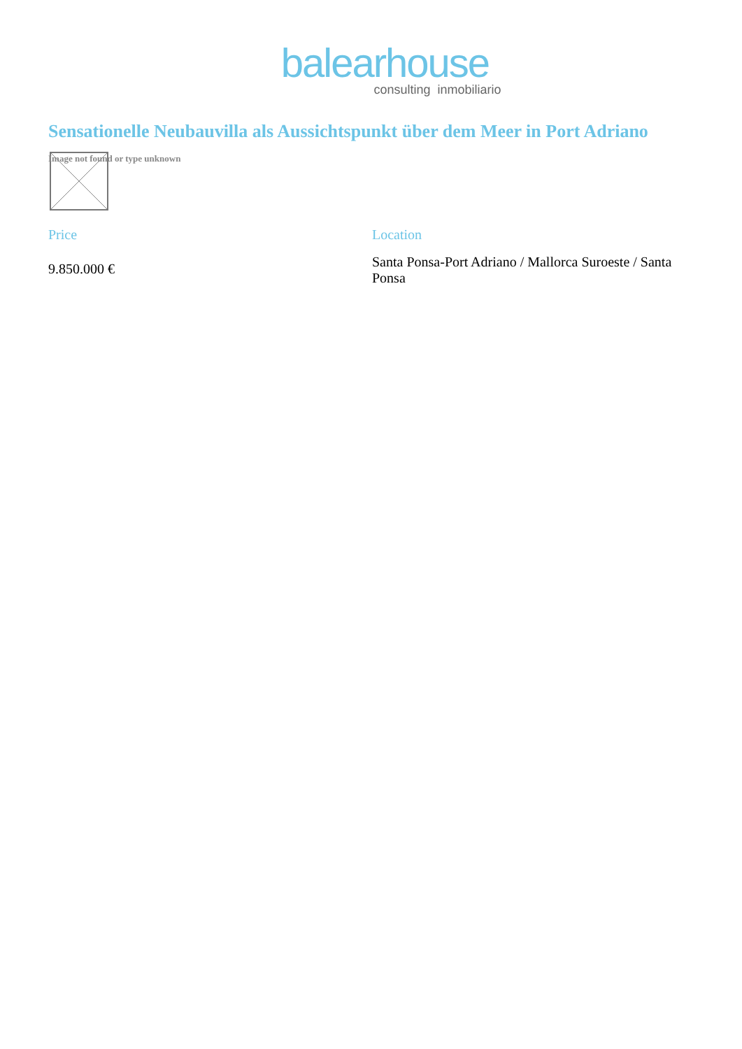balearhouse
consulting inmobiliario
Sensationelle Neubauvilla als Aussichtspunkt über dem Meer in Port Adriano
Image not found or type unknown
Price
9.850.000 €
Location
Santa Ponsa-Port Adriano / Mallorca Suroeste / Santa Ponsa